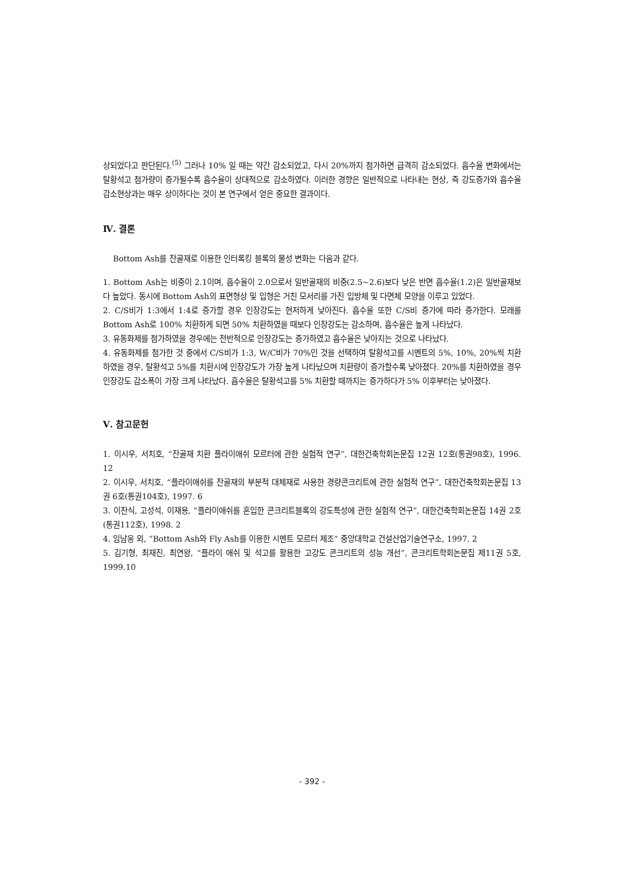상되었다고 판단된다.<sup>(5)</sup> 그러나 10% 일 때는 약간 감소되었고, 다시 20%까지 첨가하면 급격히 감소되었다. 흡수율 변화에서는 탈황석고 첨가량이 증가될수록 흡수율이 상대적으로 감소하였다. 이러한 경향은 일반적으로 나타내는 현상, 즉 강도증가와 흡수율 감소현상과는 매우 상이하다는 것이 본 연구에서 얻은 중요한 결과이다.
Ⅳ. 결론
Bottom Ash를 잔골재로 이용한 인터록킹 블록의 물성 변화는 다음과 같다.
1. Bottom Ash는 비중이 2.1이며, 흡수율이 2.0으로서 일반골재의 비중(2.5~2.6)보다 낮은 반면 흡수율(1.2)은 일반골재보다 높았다. 동시에 Bottom Ash의 표면형상 및 입형은 거친 모서리를 가진 입방체 및 다면체 모양을 이루고 있었다.
2. C/S비가 1:3에서 1:4로 증가할 경우 인장강도는 현저하게 낮아진다. 흡수율 또한 C/S비 증가에 따라 증가한다. 모래를 Bottom Ash로 100% 치환하게 되면 50% 치환하였을 때보다 인장강도는 감소하며, 흡수율은 높게 나타났다.
3. 유동화제를 첨가하였을 경우에는 전반적으로 인장강도는 증가하였고 흡수율은 낮아지는 것으로 나타났다.
4. 유동화제를 첨가한 것 중에서 C/S비가 1:3, W/C비가 70%인 것을 선택하여 탈황석고를 시멘트의 5%, 10%, 20%씩 치환하였을 경우, 탈황석고 5%를 치환시에 인장강도가 가장 높게 나타났으며 치환량이 증가할수록 낮아졌다. 20%를 치환하였을 경우 인장강도 감소폭이 가장 크게 나타났다. 흡수율은 탈황석고를 5% 치환할 때까지는 증가하다가 5% 이후부터는 낮아졌다.
Ⅴ. 참고문헌
1. 이시우, 서치호, “잔골재 치환 플라이애쉬 모르터에 관한 실험적 연구”, 대한건축학회논문집 12권 12호(통권98호), 1996. 12
2. 이시우, 서치호, “플라이애쉬를 잔골재의 부분적 대체재로 사용한 경량콘크리트에 관한 실험적 연구”, 대한건축학회논문집 13권 6호(통권104호), 1997. 6
3. 이찬식, 고성석, 이재용, “플라이애쉬를 혼입한 콘크리트블록의 강도특성에 관한 실험적 연구”, 대한건축학회논문집 14권 2호(통권112호), 1998. 2
4. 임남웅 외, “Bottom Ash와 Fly Ash를 이용한 시멘트 모르터 제조“ 중앙대학교 건설산업기술연구소, 1997. 2
5. 김기형, 최재진, 최연왕, “플라이 애쉬 및 석고를 활용한 고강도 콘크리트의 성능 개선”, 콘크리트학회논문집 제11권 5호, 1999.10
- 392 -